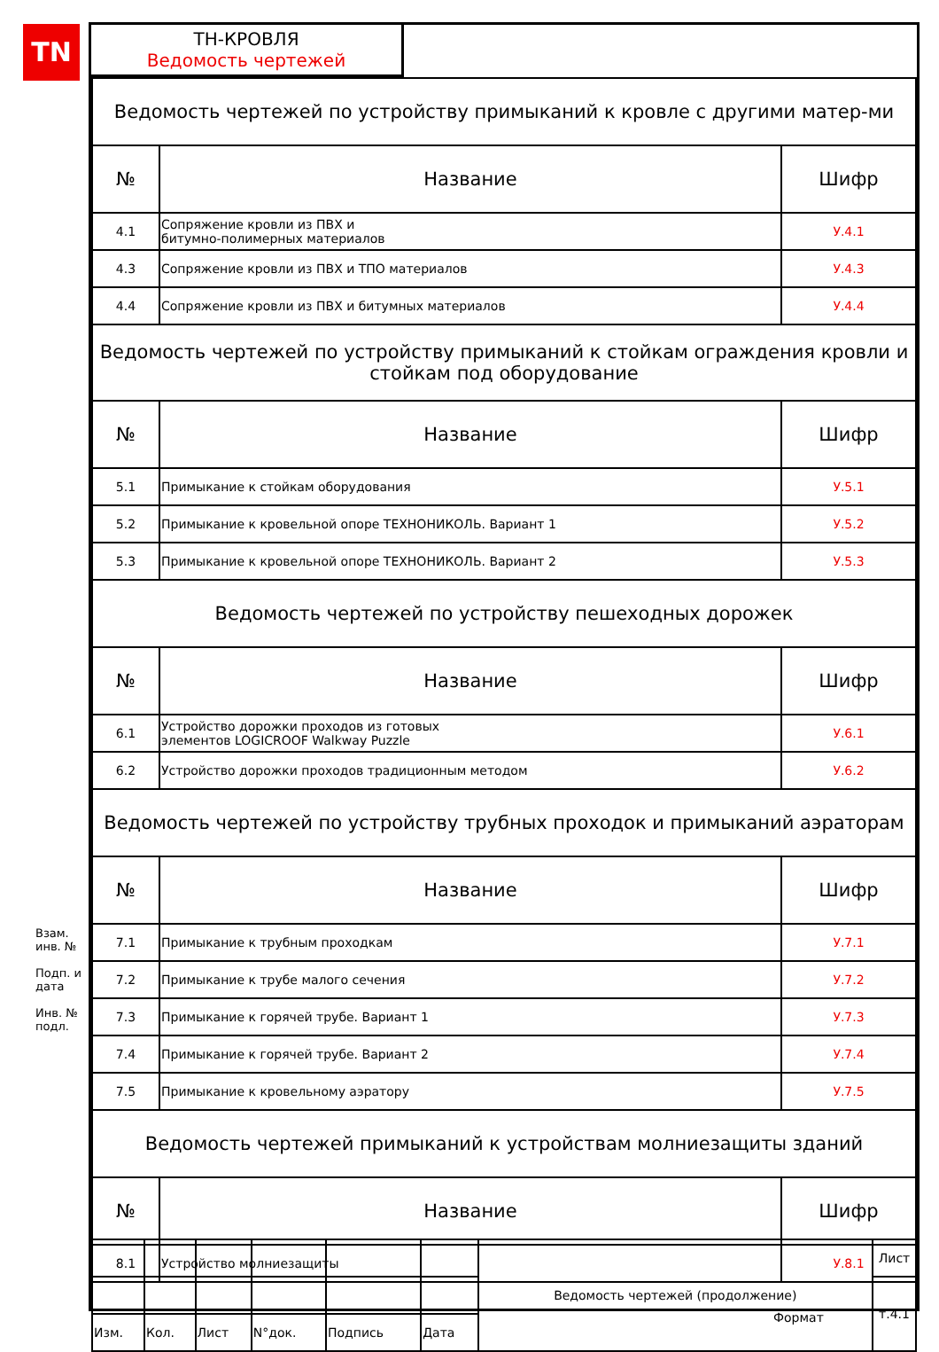TN
ТН-КРОВЛЯ
Ведомость чертежей
| Ведомость чертежей по устройству примыканий к кровле с другими матер-ми | | |
| № | Название | Шифр |
| 4.1 | Сопряжение кровли из ПВХ и битумно-полимерных материалов | У.4.1 |
| 4.3 | Сопряжение кровли из ПВХ и ТПО материалов | У.4.3 |
| 4.4 | Сопряжение кровли из ПВХ и битумных материалов | У.4.4 |
| Ведомость чертежей по устройству примыканий к стойкам ограждения кровли и стойкам под оборудование | | |
| № | Название | Шифр |
| 5.1 | Примыкание к стойкам оборудования | У.5.1 |
| 5.2 | Примыкание к кровельной опоре ТЕХНОНИКОЛЬ. Вариант 1 | У.5.2 |
| 5.3 | Примыкание к кровельной опоре ТЕХНОНИКОЛЬ. Вариант 2 | У.5.3 |
| Ведомость чертежей по устройству пешеходных дорожек | | |
| № | Название | Шифр |
| 6.1 | Устройство дорожки проходов из готовых элементов LOGICROOF Walkway Puzzle | У.6.1 |
| 6.2 | Устройство дорожки проходов традиционным методом | У.6.2 |
| Ведомость чертежей по устройству трубных проходок и примыканий аэраторам | | |
| № | Название | Шифр |
| 7.1 | Примыкание к трубным проходкам | У.7.1 |
| 7.2 | Примыкание к трубе малого сечения | У.7.2 |
| 7.3 | Примыкание к горячей трубе. Вариант 1 | У.7.3 |
| 7.4 | Примыкание к горячей трубе. Вариант 2 | У.7.4 |
| 7.5 | Примыкание к кровельному аэратору | У.7.5 |
| Ведомость чертежей примыканий к устройствам молниезащиты зданий | | |
| № | Название | Шифр |
| 8.1 | Устройство молниезащиты | У.8.1 |
Взам. инв. №
Подп. и дата
Инв. № подл.
| | | | | | | Ведомость чертежей (продолжение) | Лист |
| | | | | | | | т.4.1 |
| Изм. | Кол. | Лист | N°док. | Подпись | Дата | | |
Формат